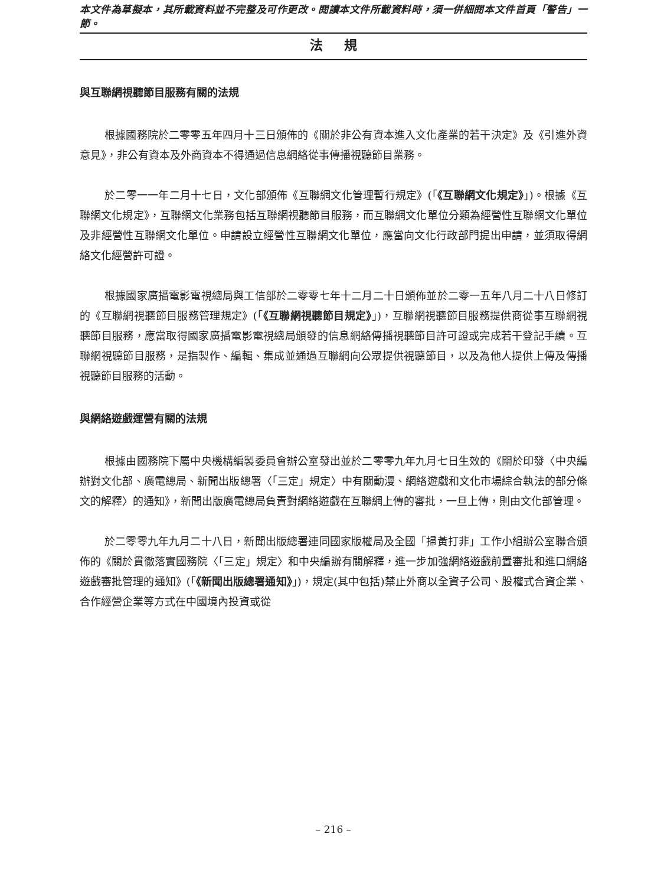本文件為草擬本，其所載資料並不完整及可作更改。閱讀本文件所載資料時，須一併細閱本文件首頁「警告」一節。
法規
與互聯網視聽節目服務有關的法規
根據國務院於二零零五年四月十三日頒佈的《關於非公有資本進入文化產業的若干決定》及《引進外資意見》，非公有資本及外商資本不得通過信息網絡從事傳播視聽節目業務。
於二零一一年二月十七日，文化部頒佈《互聯網文化管理暫行規定》(「《互聯網文化規定》」)。根據《互聯網文化規定》，互聯網文化業務包括互聯網視聽節目服務，而互聯網文化單位分類為經營性互聯網文化單位及非經營性互聯網文化單位。申請設立經營性互聯網文化單位，應當向文化行政部門提出申請，並須取得網絡文化經營許可證。
根據國家廣播電影電視總局與工信部於二零零七年十二月二十日頒佈並於二零一五年八月二十八日修訂的《互聯網視聽節目服務管理規定》(「《互聯網視聽節目規定》」)，互聯網視聽節目服務提供商從事互聯網視聽節目服務，應當取得國家廣播電影電視總局頒發的信息網絡傳播視聽節目許可證或完成若干登記手續。互聯網視聽節目服務，是指製作、編輯、集成並通過互聯網向公眾提供視聽節目，以及為他人提供上傳及傳播視聽節目服務的活動。
與網絡遊戲運營有關的法規
根據由國務院下屬中央機構編製委員會辦公室發出並於二零零九年九月七日生效的《關於印發〈中央編辦對文化部、廣電總局、新聞出版總署〈「三定」規定〉中有關動漫、網絡遊戲和文化市場綜合執法的部分條文的解釋〉的通知》，新聞出版廣電總局負責對網絡遊戲在互聯網上傳的審批，一旦上傳，則由文化部管理。
於二零零九年九月二十八日，新聞出版總署連同國家版權局及全國「掃黃打非」工作小組辦公室聯合頒佈的《關於貫徹落實國務院〈「三定」規定〉和中央編辦有關解釋，進一步加強網絡遊戲前置審批和進口網絡遊戲審批管理的通知》(「《新聞出版總署通知》」)，規定(其中包括)禁止外商以全資子公司、股權式合資企業、合作經營企業等方式在中國境內投資或從
– 216 –